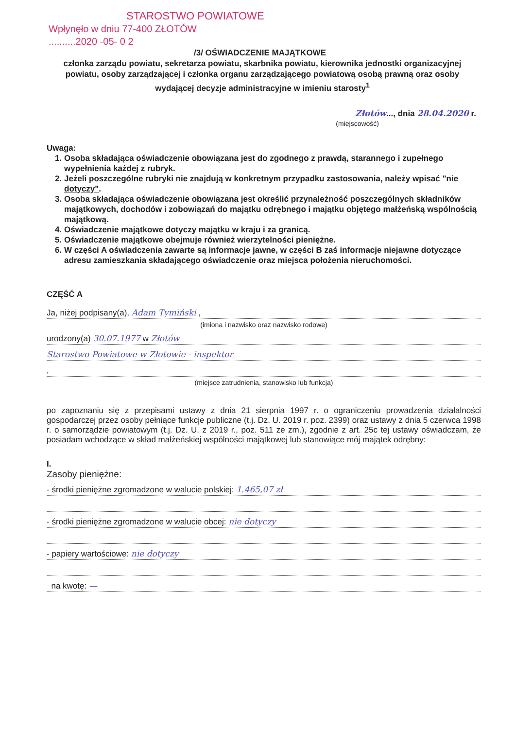STAROSTWO POWIATOWE
Wpłynęło w dniu 77-400 ZŁOTÓW
..........2020 -05- 0 2
/3/ OŚWIADCZENIE MAJĄTKOWE
członka zarządu powiatu, sekretarza powiatu, skarbnika powiatu, kierownika jednostki organizacyjnej powiatu, osoby zarządzającej i członka organu zarządzającego powiatową osobą prawną oraz osoby wydającej decyzje administracyjne w imieniu starosty<sup>1</sup>
Złotów..., dnia 28.04.2020 r.
(miejscowość)
Uwaga:
1. Osoba składająca oświadczenie obowiązana jest do zgodnego z prawdą, starannego i zupełnego wypełnienia każdej z rubryk.
2. Jeżeli poszczególne rubryki nie znajdują w konkretnym przypadku zastosowania, należy wpisać "nie dotyczy".
3. Osoba składająca oświadczenie obowiązana jest określić przynależność poszczególnych składników majątkowych, dochodów i zobowiązań do majątku odrębnego i majątku objętego małżeńską wspólnością majątkową.
4. Oświadczenie majątkowe dotyczy majątku w kraju i za granicą.
5. Oświadczenie majątkowe obejmuje również wierzytelności pieniężne.
6. W części A oświadczenia zawarte są informacje jawne, w części B zaś informacje niejawne dotyczące adresu zamieszkania składającego oświadczenie oraz miejsca położenia nieruchomości.
CZĘŚĆ A
Ja, niżej podpisany(a), Adam Tymiński ,
(imiona i nazwisko oraz nazwisko rodowe)
urodzony(a) 30.07.1977 w Złotów
Starostwo Powiatowe w Złotowie - inspektor
,
(miejsce zatrudnienia, stanowisko lub funkcja)
po zapoznaniu się z przepisami ustawy z dnia 21 sierpnia 1997 r. o ograniczeniu prowadzenia działalności gospodarczej przez osoby pełniące funkcje publiczne (t.j. Dz. U. 2019 r. poz. 2399) oraz ustawy z dnia 5 czerwca 1998 r. o samorządzie powiatowym (t.j. Dz. U. z 2019 r., poz. 511 ze zm.), zgodnie z art. 25c tej ustawy oświadczam, że posiadam wchodzące w skład małżeńskiej wspólności majątkowej lub stanowiące mój majątek odrębny:
I.
Zasoby pieniężne:
- środki pieniężne zgromadzone w walucie polskiej: 1.465,07 zł
- środki pieniężne zgromadzone w walucie obcej: nie dotyczy
- papiery wartościowe: nie dotyczy
na kwotę: —